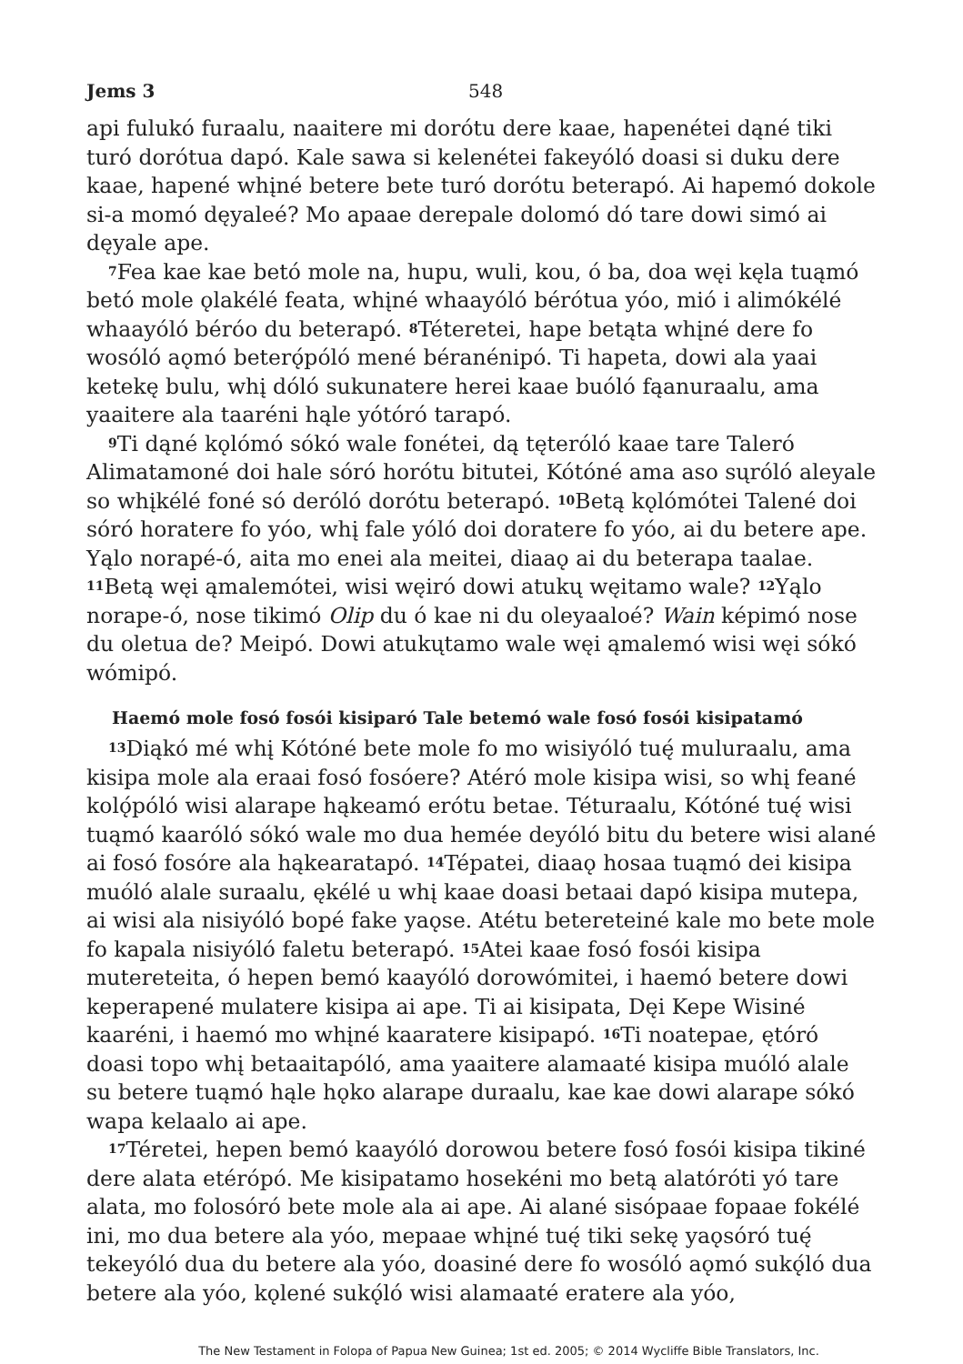Jems 3 548
api fulukó furaalu, naaitere mi dorótu dere kaae, hapenétei dąné tiki turó dorótua dapó. Kale sawa si kelenétei fakeyóló doasi si duku dere kaae, hapené whįné betere bete turó dorótu beterapó. Ai hapemó dokole si-a momó dęyaleé? Mo apaae derepale dolomó dó tare dowi simó ai dęyale ape.
<sup>7</sup> Fea kae kae betó mole na, hupu, wuli, kou, ó ba, doa węi kęla tuąmó betó mole ǫlakélé feata, whįné whaayóló bérótua yóo, mió i alimókélé whaayóló béróo du beterapó. <sup>8</sup>Téteretei, hape betąta whįné dere fo wosóló aǫmó beterǫ́póló mené béranénipó. Ti hapeta, dowi ala yaai ketekę bulu, whį dóló sukunatere herei kaae buóló fąanuraalu, ama yaaitere ala taaréni hąle yótóró tarapó.
<sup>9</sup> Ti dąné kǫlómó sókó wale fonétei, dą tęteróló kaae tare Taleró Alimatamoné doi hale sóró horótu bitutei, Kótóné ama aso sųróló aleyale so whįkélé foné só deróló dorótu beterapó. <sup>10</sup>Betą kǫlómótei Talené doi sóró horatere fo yóo, whį fale yóló doi doratere fo yóo, ai du betere ape. Yąlo norapé-ó, aita mo enei ala meitei, diaaǫ ai du beterapa taalae. <sup>11</sup>Betą węi ąmalemótei, wisi węiró dowi atukų węitamo wale? <sup>12</sup>Yąlo norape-ó, nose tikimó Olip du ó kae ni du oleyaaloé? Wain képimó nose du oletua de? Meipó. Dowi atukųtamo wale węi ąmalemó wisi węi sókó wómipó.
Haemó mole fosó fosói kisiparó Tale betemó wale fosó fosói kisipatamó
<sup>13</sup> Diąkó mé whį Kótóné bete mole fo mo wisiyóló tuę́ muluraalu, ama kisipa mole ala eraai fosó fosóere? Atéró mole kisipa wisi, so whį feané kolǫ́póló wisi alarape hąkeamó erótu betae. Téturaalu, Kótóné tuę́ wisi tuąmó kaaróló sókó wale mo dua hemée deyóló bitu du betere wisi alané ai fosó fosóre ala hąkearatapó. <sup>14</sup>Tépatei, diaaǫ hosaa tuąmó dei kisipa muóló alale suraalu, ękélé u whį kaae doasi betaai dapó kisipa mutepa, ai wisi ala nisiyóló bopé fake yaǫse. Atétu betereteiné kale mo bete mole fo kapala nisiyóló faletu beterapó. <sup>15</sup>Atei kaae fosó fosói kisipa mutereteita, ó hepen bemó kaayóló dorowómitei, i haemó betere dowi keperapené mulatere kisipa ai ape. Ti ai kisipata, Dęi Kepe Wisiné kaaréni, i haemó mo whįné kaaratere kisipapó. <sup>16</sup>Ti noatepae, ętóró doasi topo whį betaaitapóló, ama yaaitere alamaaté kisipa muóló alale su betere tuąmó hąle hǫko alarape duraalu, kae kae dowi alarape sókó wapa kelaalo ai ape.
<sup>17</sup> Téretei, hepen bemó kaayóló dorowou betere fosó fosói kisipa tikiné dere alata etérópó. Me kisipatamo hosekéni mo betą alatóróti yó tare alata, mo folosóró bete mole ala ai ape. Ai alané sisópaae fopaae fokélé ini, mo dua betere ala yóo, mepaae whįné tuę́ tiki sekę yaǫsóró tuę́ tekeyóló dua du betere ala yóo, doasiné dere fo wosóló aǫmó sukǫ́ló dua betere ala yóo, kǫlené sukǫ́ló wisi alamaaté eratere ala yóo,
The New Testament in Folopa of Papua New Guinea; 1st ed. 2005; © 2014 Wycliffe Bible Translators, Inc.